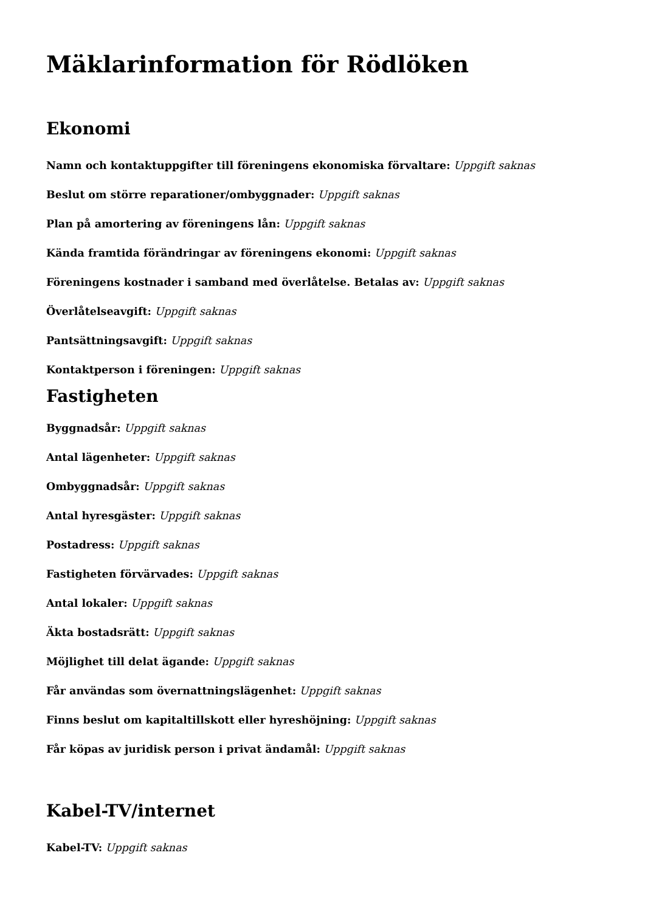Mäklarinformation för Rödlöken
Ekonomi
Namn och kontaktuppgifter till föreningens ekonomiska förvaltare: Uppgift saknas
Beslut om större reparationer/ombyggnader: Uppgift saknas
Plan på amortering av föreningens lån: Uppgift saknas
Kända framtida förändringar av föreningens ekonomi: Uppgift saknas
Föreningens kostnader i samband med överlåtelse. Betalas av: Uppgift saknas
Överlåtelseavgift: Uppgift saknas
Pantsättningsavgift: Uppgift saknas
Kontaktperson i föreningen: Uppgift saknas
Fastigheten
Byggnadsår: Uppgift saknas
Antal lägenheter: Uppgift saknas
Ombyggnadsår: Uppgift saknas
Antal hyresgäster: Uppgift saknas
Postadress: Uppgift saknas
Fastigheten förvärvades: Uppgift saknas
Antal lokaler: Uppgift saknas
Äkta bostadsrätt: Uppgift saknas
Möjlighet till delat ägande: Uppgift saknas
Får användas som övernattningslägenhet: Uppgift saknas
Finns beslut om kapitaltillskott eller hyreshöjning: Uppgift saknas
Får köpas av juridisk person i privat ändamål: Uppgift saknas
Kabel-TV/internet
Kabel-TV: Uppgift saknas